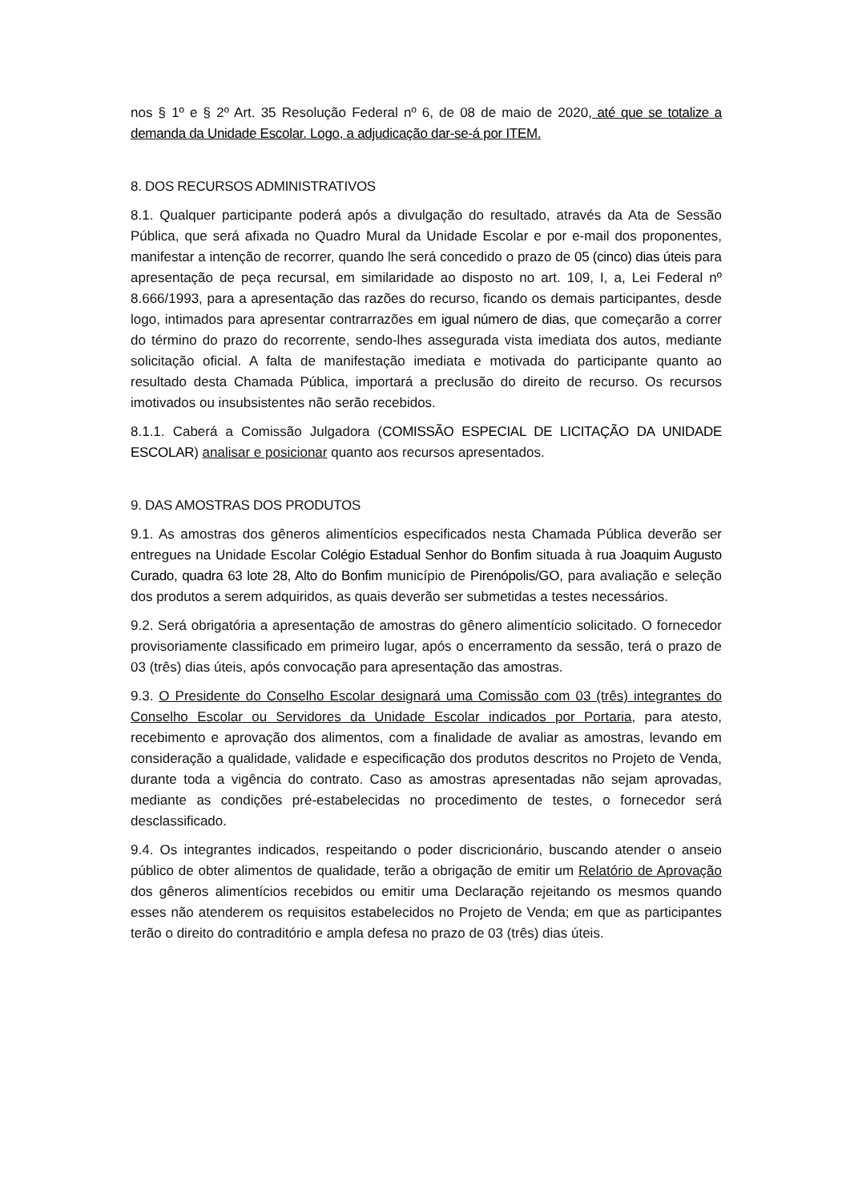nos § 1º e § 2º Art. 35 Resolução Federal nº 6, de 08 de maio de 2020, até que se totalize a demanda da Unidade Escolar. Logo, a adjudicação dar-se-á por ITEM.
8. DOS RECURSOS ADMINISTRATIVOS
8.1. Qualquer participante poderá após a divulgação do resultado, através da Ata de Sessão Pública, que será afixada no Quadro Mural da Unidade Escolar e por e-mail dos proponentes, manifestar a intenção de recorrer, quando lhe será concedido o prazo de 05 (cinco) dias úteis para apresentação de peça recursal, em similaridade ao disposto no art. 109, I, a, Lei Federal nº 8.666/1993, para a apresentação das razões do recurso, ficando os demais participantes, desde logo, intimados para apresentar contrarrazões em igual número de dias, que começarão a correr do término do prazo do recorrente, sendo-lhes assegurada vista imediata dos autos, mediante solicitação oficial. A falta de manifestação imediata e motivada do participante quanto ao resultado desta Chamada Pública, importará a preclusão do direito de recurso. Os recursos imotivados ou insubsistentes não serão recebidos.
8.1.1. Caberá a Comissão Julgadora (COMISSÃO ESPECIAL DE LICITAÇÃO DA UNIDADE ESCOLAR) analisar e posicionar quanto aos recursos apresentados.
9. DAS AMOSTRAS DOS PRODUTOS
9.1. As amostras dos gêneros alimentícios especificados nesta Chamada Pública deverão ser entregues na Unidade Escolar Colégio Estadual Senhor do Bonfim situada à rua Joaquim Augusto Curado, quadra 63 lote 28, Alto do Bonfim município de Pirenópolis/GO, para avaliação e seleção dos produtos a serem adquiridos, as quais deverão ser submetidas a testes necessários.
9.2. Será obrigatória a apresentação de amostras do gênero alimentício solicitado. O fornecedor provisoriamente classificado em primeiro lugar, após o encerramento da sessão, terá o prazo de 03 (três) dias úteis, após convocação para apresentação das amostras.
9.3. O Presidente do Conselho Escolar designará uma Comissão com 03 (três) integrantes do Conselho Escolar ou Servidores da Unidade Escolar indicados por Portaria, para atesto, recebimento e aprovação dos alimentos, com a finalidade de avaliar as amostras, levando em consideração a qualidade, validade e especificação dos produtos descritos no Projeto de Venda, durante toda a vigência do contrato. Caso as amostras apresentadas não sejam aprovadas, mediante as condições pré-estabelecidas no procedimento de testes, o fornecedor será desclassificado.
9.4. Os integrantes indicados, respeitando o poder discricionário, buscando atender o anseio público de obter alimentos de qualidade, terão a obrigação de emitir um Relatório de Aprovação dos gêneros alimentícios recebidos ou emitir uma Declaração rejeitando os mesmos quando esses não atenderem os requisitos estabelecidos no Projeto de Venda; em que as participantes terão o direito do contraditório e ampla defesa no prazo de 03 (três) dias úteis.